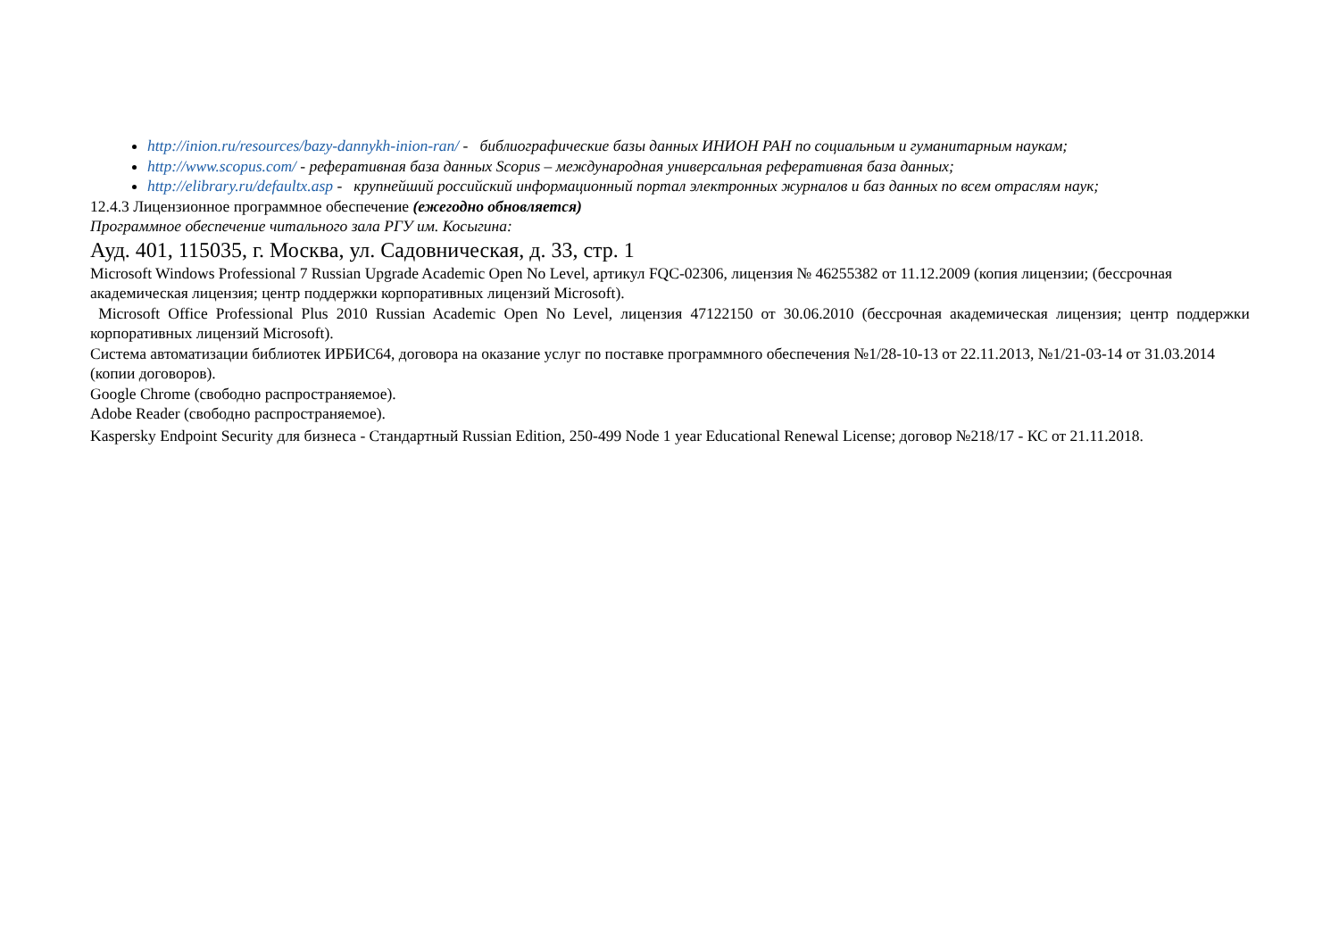http://inion.ru/resources/bazy-dannykh-inion-ran/ - библиографические базы данных ИНИОН РАН по социальным и гуманитарным наукам;
http://www.scopus.com/ - реферативная база данных Scopus – международная универсальная реферативная база данных;
http://elibrary.ru/defaultx.asp - крупнейший российский информационный портал электронных журналов и баз данных по всем отраслям наук;
12.4.3 Лицензионное программное обеспечение (ежегодно обновляется)
Программное обеспечение читального зала РГУ им. Косыгина:
Ауд. 401, 115035, г. Москва, ул. Садовническая, д. 33, стр. 1
Microsoft Windows Professional 7 Russian Upgrade Academic Open No Level, артикул FQC-02306, лицензия № 46255382 от 11.12.2009 (копия лицензии; (бессрочная академическая лицензия; центр поддержки корпоративных лицензий Microsoft).
Microsoft Office Professional Plus 2010 Russian Academic Open No Level, лицензия 47122150 от 30.06.2010 (бессрочная академическая лицензия; центр поддержки корпоративных лицензий Microsoft).
Система автоматизации библиотек ИРБИС64, договора на оказание услуг по поставке программного обеспечения №1/28-10-13 от 22.11.2013, №1/21-03-14 от 31.03.2014 (копии договоров).
Google Chrome (свободно распространяемое).
Adobe Reader (свободно распространяемое).
Kaspersky Endpoint Security для бизнеса - Стандартный Russian Edition, 250-499 Node 1 year Educational Renewal License; договор №218/17 - КС от 21.11.2018.